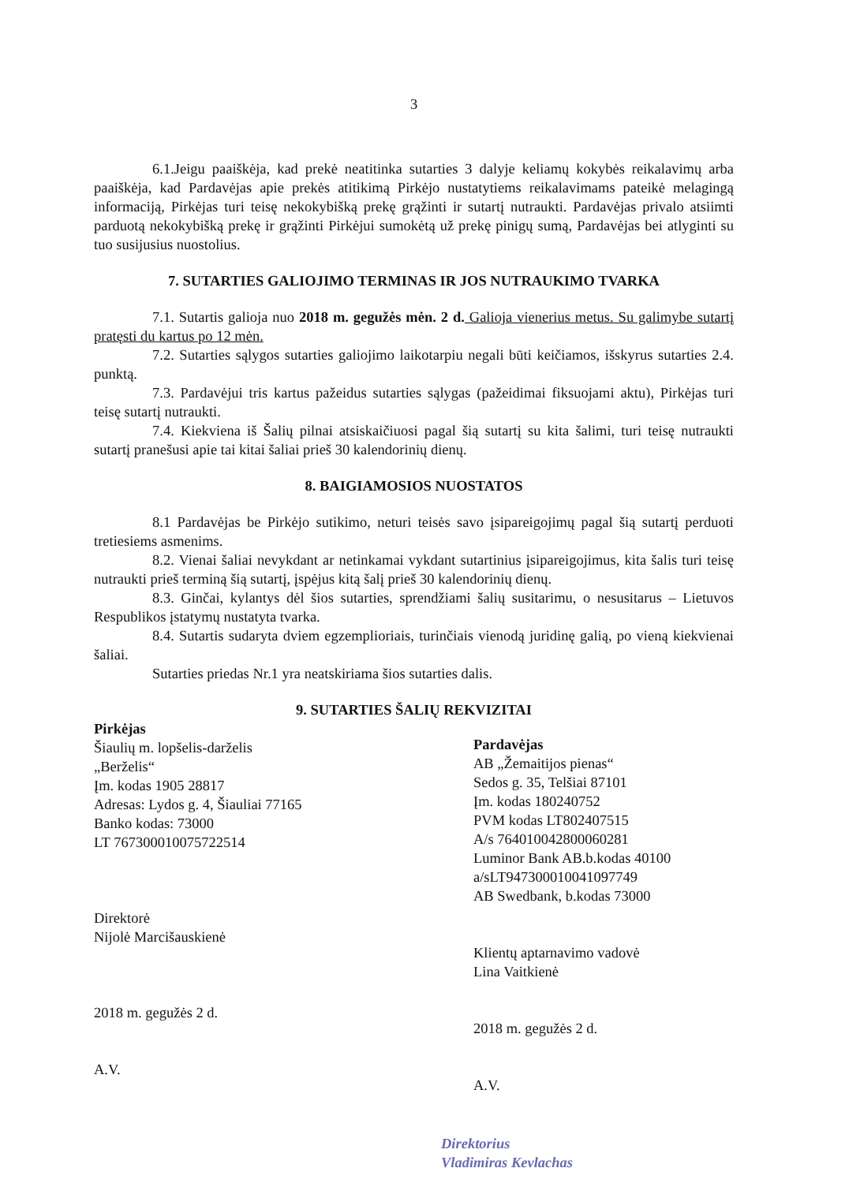3
6.1.Jeigu paaiškėja, kad prekė neatitinka sutarties 3 dalyje keliamų kokybės reikalavimų arba paaiškėja, kad Pardavėjas apie prekės atitikimą Pirkėjo nustatytiems reikalavimams pateikė melagingą informaciją, Pirkėjas turi teisę nekokybišką prekę grąžinti ir sutartį nutraukti. Pardavėjas privalo atsiimti parduotą nekokybišką prekę ir grąžinti Pirkėjui sumokėtą už prekę pinigų sumą, Pardavėjas bei atlyginti su tuo susijusius nuostolius.
7. SUTARTIES GALIOJIMO TERMINAS IR JOS NUTRAUKIMO TVARKA
7.1. Sutartis galioja nuo 2018 m. gegužės mėn. 2 d. Galioja vienerius metus. Su galimybe sutartį pratęsti du kartus po 12 mėn.
7.2. Sutarties sąlygos sutarties galiojimo laikotarpiu negali būti keičiamos, išskyrus sutarties 2.4. punktą.
7.3. Pardavėjui tris kartus pažeidus sutarties sąlygas (pažeidimai fiksuojami aktu), Pirkėjas turi teisę sutartį nutraukti.
7.4. Kiekviena iš Šalių pilnai atsiskaičiuosi pagal šią sutartį su kita šalimi, turi teisę nutraukti sutartį pranešusi apie tai kitai šaliai prieš 30 kalendorinių dienų.
8. BAIGIAMOSIOS NUOSTATOS
8.1 Pardavėjas be Pirkėjo sutikimo, neturi teisės savo įsipareigojimų pagal šią sutartį perduoti tretiesiems asmenims.
8.2. Vienai šaliai nevykdant ar netinkamai vykdant sutartinius įsipareigojimus, kita šalis turi teisę nutraukti prieš terminą šią sutartį, įspėjus kitą šalį prieš 30 kalendorinių dienų.
8.3. Ginčai, kylantys dėl šios sutarties, sprendžiami šalių susitarimu, o nesusitarus – Lietuvos Respublikos įstatymų nustatyta tvarka.
8.4. Sutartis sudaryta dviem egzemplioriais, turinčiais vienodą juridinę galią, po vieną kiekvienai šaliai.
Sutarties priedas Nr.1 yra neatskiriama šios sutarties dalis.
9. SUTARTIES ŠALIŲ REKVIZITAI
Pirkėjas
Šiaulių m. lopšelis-darželis
„Berželis“
Įm. kodas 1905 28817
Adresas: Lydos g. 4, Šiauliai 77165
Banko kodas: 73000
LT 767300010075722514
Direktorė
Nijolė Marcišauskienė
2018 m. gegužės 2 d.
A.V.
Pardavėjas
AB „Žemaitijos pienas“
Sedos g. 35, Telšiai 87101
Įm. kodas 180240752
PVM kodas LT802407515
A/s 764010042800060281
Luminor Bank AB.b.kodas 40100
a/sLT947300010041097749
AB Swedbank, b.kodas 73000
Klientų aptarnavimo vadovė
Lina Vaitkienė
2018 m. gegužės 2 d.
A.V.
Direktorius
Vladimiras Kevlachas